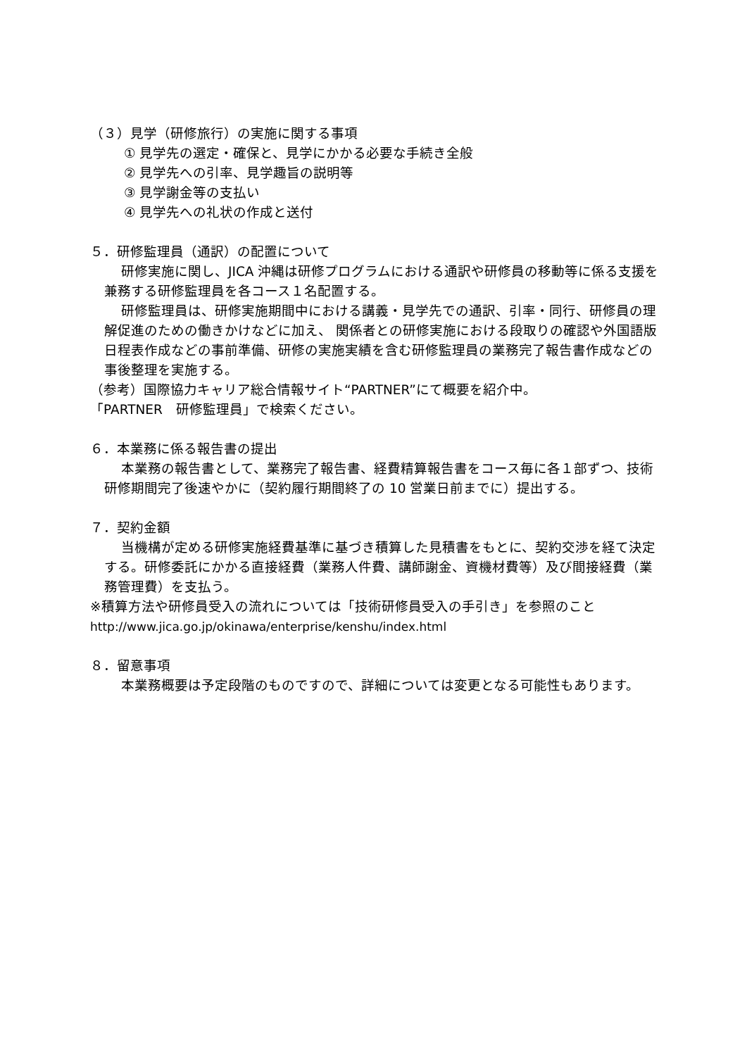（３）見学（研修旅行）の実施に関する事項
① 見学先の選定・確保と、見学にかかる必要な手続き全般
② 見学先への引率、見学趣旨の説明等
③ 見学謝金等の支払い
④ 見学先への礼状の作成と送付
５．研修監理員（通訳）の配置について
研修実施に関し、JICA 沖縄は研修プログラムにおける通訳や研修員の移動等に係る支援を兼務する研修監理員を各コース１名配置する。
研修監理員は、研修実施期間中における講義・見学先での通訳、引率・同行、研修員の理解促進のための働きかけなどに加え、 関係者との研修実施における段取りの確認や外国語版日程表作成などの事前準備、研修の実施実績を含む研修監理員の業務完了報告書作成などの事後整理を実施する。
（参考）国際協力キャリア総合情報サイト“PARTNER”にて概要を紹介中。
「PARTNER　研修監理員」で検索ください。
６．本業務に係る報告書の提出
本業務の報告書として、業務完了報告書、経費精算報告書をコース毎に各１部ずつ、技術研修期間完了後速やかに（契約履行期間終了の 10 営業日前までに）提出する。
７．契約金額
当機構が定める研修実施経費基準に基づき積算した見積書をもとに、契約交渉を経て決定する。研修委託にかかる直接経費（業務人件費、講師謝金、資機材費等）及び間接経費（業務管理費）を支払う。
※積算方法や研修員受入の流れについては「技術研修員受入の手引き」を参照のこと
http://www.jica.go.jp/okinawa/enterprise/kenshu/index.html
８．留意事項
本業務概要は予定段階のものですので、詳細については変更となる可能性もあります。